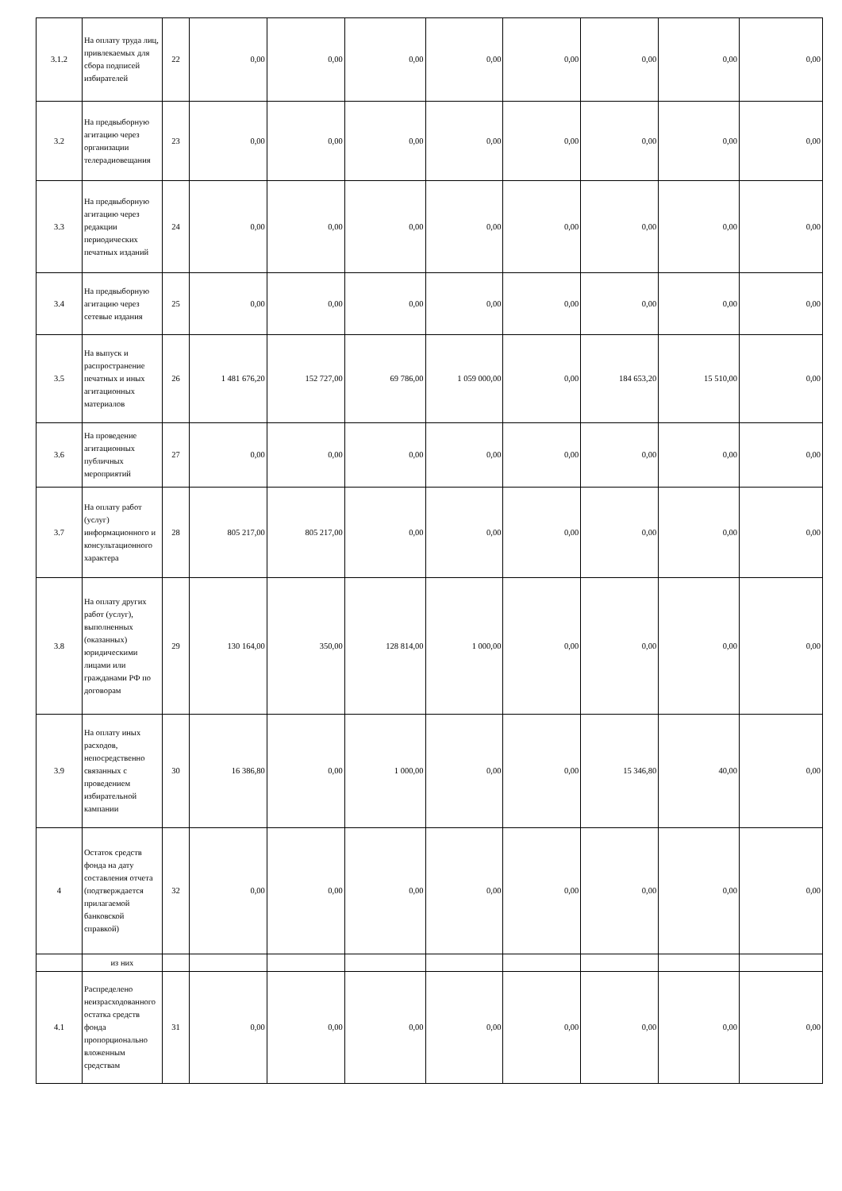| 3.1.2 | На оплату труда лиц, привлекаемых для сбора подписей избирателей | 22 | 0,00 | 0,00 | 0,00 | 0,00 | 0,00 | 0,00 | 0,00 | 0,00 |
| 3.2 | На предвыборную агитацию через организации телерадиовещания | 23 | 0,00 | 0,00 | 0,00 | 0,00 | 0,00 | 0,00 | 0,00 | 0,00 |
| 3.3 | На предвыборную агитацию через редакции периодических печатных изданий | 24 | 0,00 | 0,00 | 0,00 | 0,00 | 0,00 | 0,00 | 0,00 | 0,00 |
| 3.4 | На предвыборную агитацию через сетевые издания | 25 | 0,00 | 0,00 | 0,00 | 0,00 | 0,00 | 0,00 | 0,00 | 0,00 |
| 3.5 | На выпуск и распространение печатных и иных агитационных материалов | 26 | 1 481 676,20 | 152 727,00 | 69 786,00 | 1 059 000,00 | 0,00 | 184 653,20 | 15 510,00 | 0,00 |
| 3.6 | На проведение агитационных публичных мероприятий | 27 | 0,00 | 0,00 | 0,00 | 0,00 | 0,00 | 0,00 | 0,00 | 0,00 |
| 3.7 | На оплату работ (услуг) информационного и консультационного характера | 28 | 805 217,00 | 805 217,00 | 0,00 | 0,00 | 0,00 | 0,00 | 0,00 | 0,00 |
| 3.8 | На оплату других работ (услуг), выполненных (оказанных) юридическими лицами или гражданами РФ по договорам | 29 | 130 164,00 | 350,00 | 128 814,00 | 1 000,00 | 0,00 | 0,00 | 0,00 | 0,00 |
| 3.9 | На оплату иных расходов, непосредственно связанных с проведением избирательной кампании | 30 | 16 386,80 | 0,00 | 1 000,00 | 0,00 | 0,00 | 15 346,80 | 40,00 | 0,00 |
| 4 | Остаток средств фонда на дату составления отчета (подтверждается прилагаемой банковской справкой) | 32 | 0,00 | 0,00 | 0,00 | 0,00 | 0,00 | 0,00 | 0,00 | 0,00 |
| | из них | | | | | | | | | |
| 4.1 | Распределено неизрасходованного остатка средств фонда пропорционально вложенным средствам | 31 | 0,00 | 0,00 | 0,00 | 0,00 | 0,00 | 0,00 | 0,00 | 0,00 |